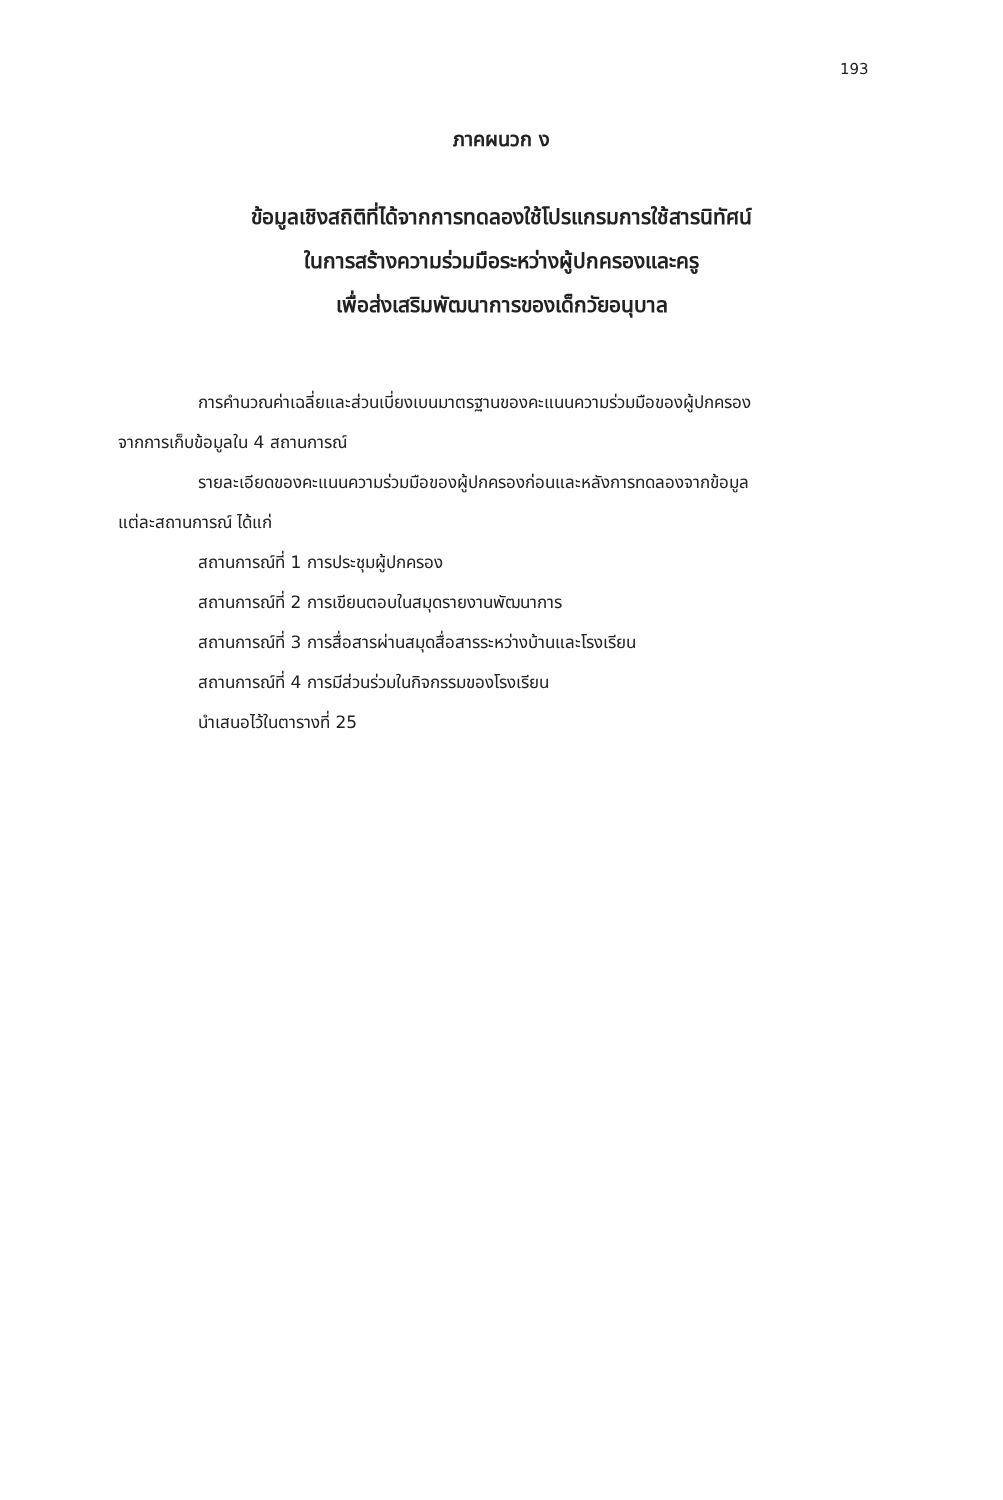193
ภาคผนวก ง
ข้อมูลเชิงสถิติที่ได้จากการทดลองใช้โปรแกรมการใช้สารนิทัศน์
ในการสร้างความร่วมมือระหว่างผู้ปกครองและครู
เพื่อส่งเสริมพัฒนาการของเด็กวัยอนุบาล
การคำนวณค่าเฉลี่ยและส่วนเบี่ยงเบนมาตรฐานของคะแนนความร่วมมือของผู้ปกครอง
จากการเก็บข้อมูลใน 4 สถานการณ์
รายละเอียดของคะแนนความร่วมมือของผู้ปกครองก่อนและหลังการทดลองจากข้อมูล
แต่ละสถานการณ์ ได้แก่
สถานการณ์ที่ 1 การประชุมผู้ปกครอง
สถานการณ์ที่ 2 การเขียนตอบในสมุดรายงานพัฒนาการ
สถานการณ์ที่ 3 การสื่อสารผ่านสมุดสื่อสารระหว่างบ้านและโรงเรียน
สถานการณ์ที่ 4 การมีส่วนร่วมในกิจกรรมของโรงเรียน
นำเสนอไว้ในตารางที่ 25